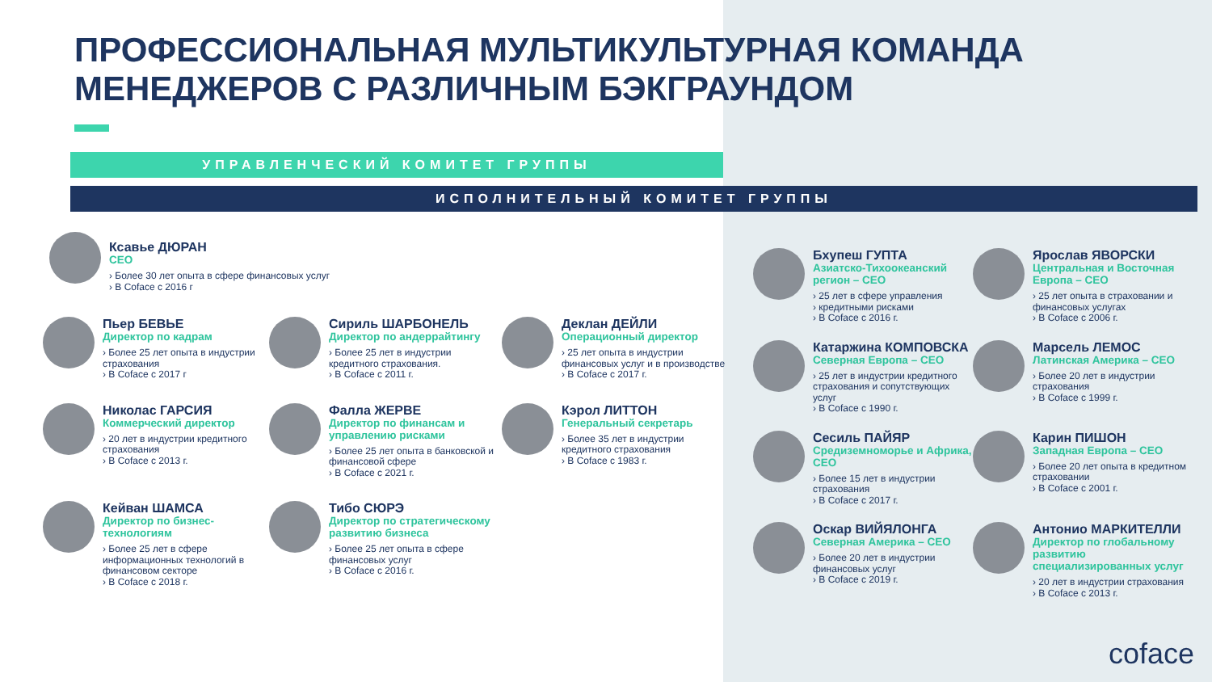ПРОФЕССИОНАЛЬНАЯ МУЛЬТИКУЛЬТУРНАЯ КОМАНДА
МЕНЕДЖЕРОВ С РАЗЛИЧНЫМ БЭКГРАУНДОМ
УПРАВЛЕНЧЕСКИЙ КОМИТЕТ ГРУППЫ
ИСПОЛНИТЕЛЬНЫЙ КОМИТЕТ ГРУППЫ
Ксавье ДЮРАН
CEO
› Более 30 лет опыта в сфере финансовых услуг
› В Coface с 2016 г
Пьер БЕВЬЕ
Директор по кадрам
› Более 25 лет опыта в индустрии страхования
› В Coface с 2017 г
Сириль ШАРБОНЕЛЬ
Директор по андеррайтингу
› Более 25 лет в индустрии кредитного страхования.
› В Coface с 2011 г.
Деклан ДЕЙЛИ
Операционный директор
› 25 лет опыта в индустрии финансовых услуг и в производстве
› В Coface с 2017 г.
Николас ГАРСИЯ
Коммерческий директор
› 20 лет в индустрии кредитного страхования
› В Coface с 2013 г.
Фалла ЖЕРВЕ
Директор по финансам и управлению рисками
› Более 25 лет опыта в банковской и финансовой сфере
› В Coface с 2021 г.
Кэрол ЛИТТОН
Генеральный секретарь
› Более 35 лет в индустрии кредитного страхования
› В Coface с 1983 г.
Кейван ШАМСА
Директор по бизнес-технологиям
› Более 25 лет в сфере информационных технологий в финансовом секторе
› В Coface с 2018 г.
Тибо СЮРЭ
Директор по стратегическому развитию бизнеса
› Более 25 лет опыта в сфере финансовых услуг
› В Coface с 2016 г.
Бхупеш ГУПТА
Азиатско-Тихоокеанский регион – CEO
› 25 лет в сфере управления
› кредитными рисками
› В Coface с 2016 г.
Ярослав ЯВОРСКИ
Центральная и Восточная Европа – CEO
› 25 лет опыта в страховании и финансовых услугах
› В Coface с 2006 г.
Катаржина КОМПОВСКА
Северная Европа – CEO
› 25 лет в индустрии кредитного страхования и сопутствующих услуг
› В Coface с 1990 г.
Марсель ЛЕМОС
Латинская Америка – CEO
› Более 20 лет в индустрии страхования
› В Coface с 1999 г.
Сесиль ПАЙЯР
Средиземноморье и Африка, CEO
› Более 15 лет в индустрии страхования
› В Coface с 2017 г.
Карин ПИШОН
Западная Европа – CEO
› Более 20 лет опыта в кредитном страховании
› В Coface с 2001 г.
Оскар ВИЙЯЛОНГА
Северная Америка – CEO
› Более 20 лет в индустрии финансовых услуг
› В Coface с 2019 г.
Антонио МАРКИТЕЛЛИ
Директор по глобальному развитию специализированных услуг
› 20 лет в индустрии страхования
› В Coface с 2013 г.
coface